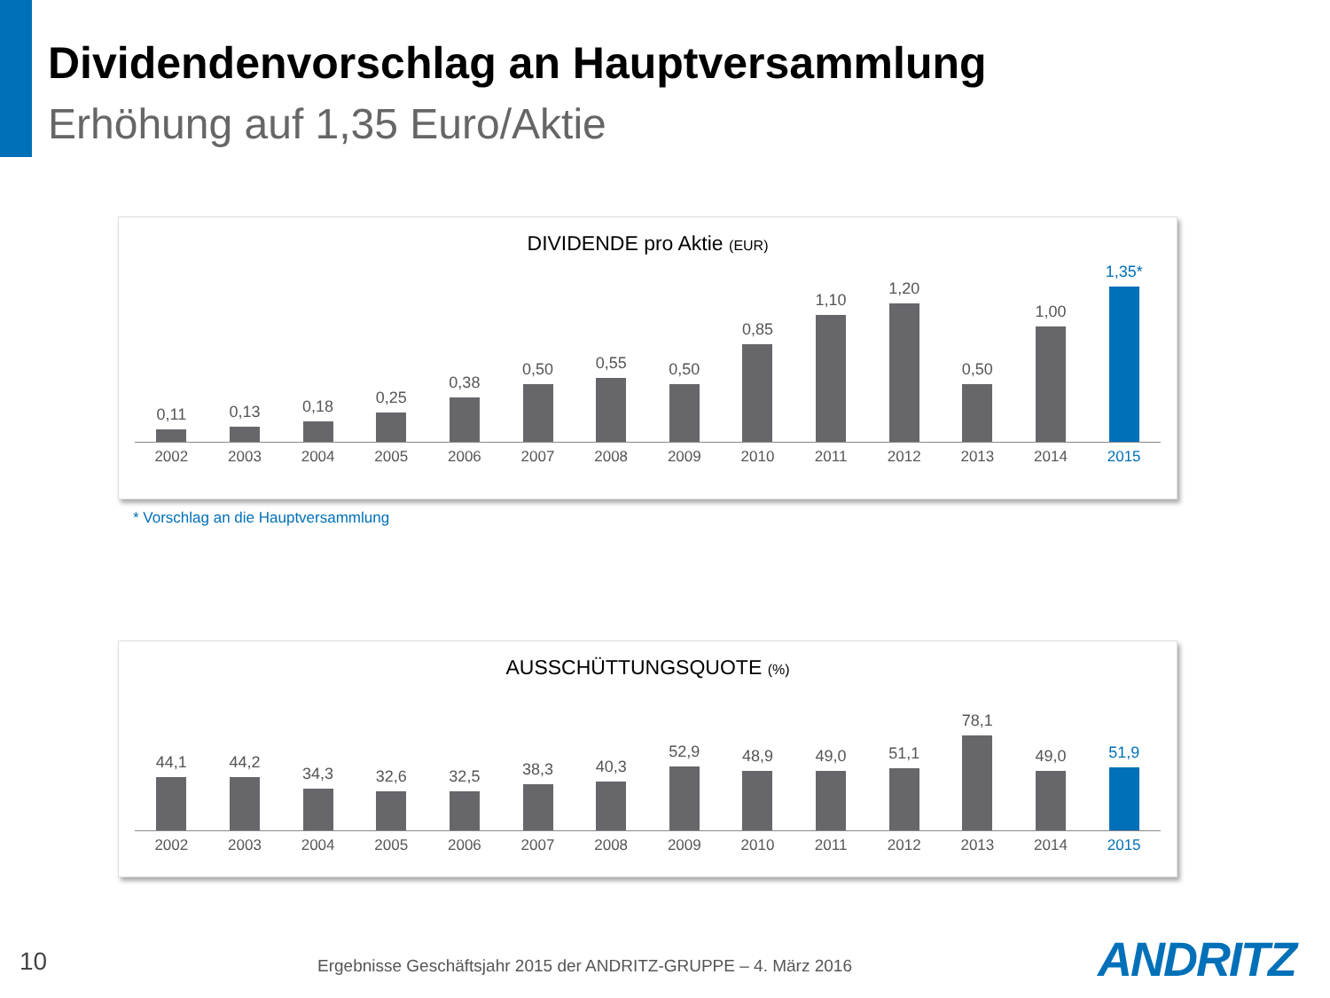Dividendenvorschlag an Hauptversammlung
Erhöhung auf 1,35 Euro/Aktie
DIVIDENDE pro Aktie (EUR)
0,11
0,13
0,18
0,25
0,38
0,50
0,55
0,50
0,85
1,10
1,20
0,50
1,00
1,35*
2002 2003 2004 2005 2006 2007 2008 2009 2010 2011 2012 2013 2014 2015
* Vorschlag an die Hauptversammlung
AUSSCHÜTTUNGSQUOTE (%)
44,1
44,2
34,3
32,6
32,5
38,3
40,3
52,9
48,9
49,0
51,1
78,1
49,0
51,9
2002 2003 2004 2005 2006 2007 2008 2009 2010 2011 2012 2013 2014 2015
10
Ergebnisse Geschäftsjahr 2015 der ANDRITZ-GRUPPE – 4. März 2016
ANDRITZ